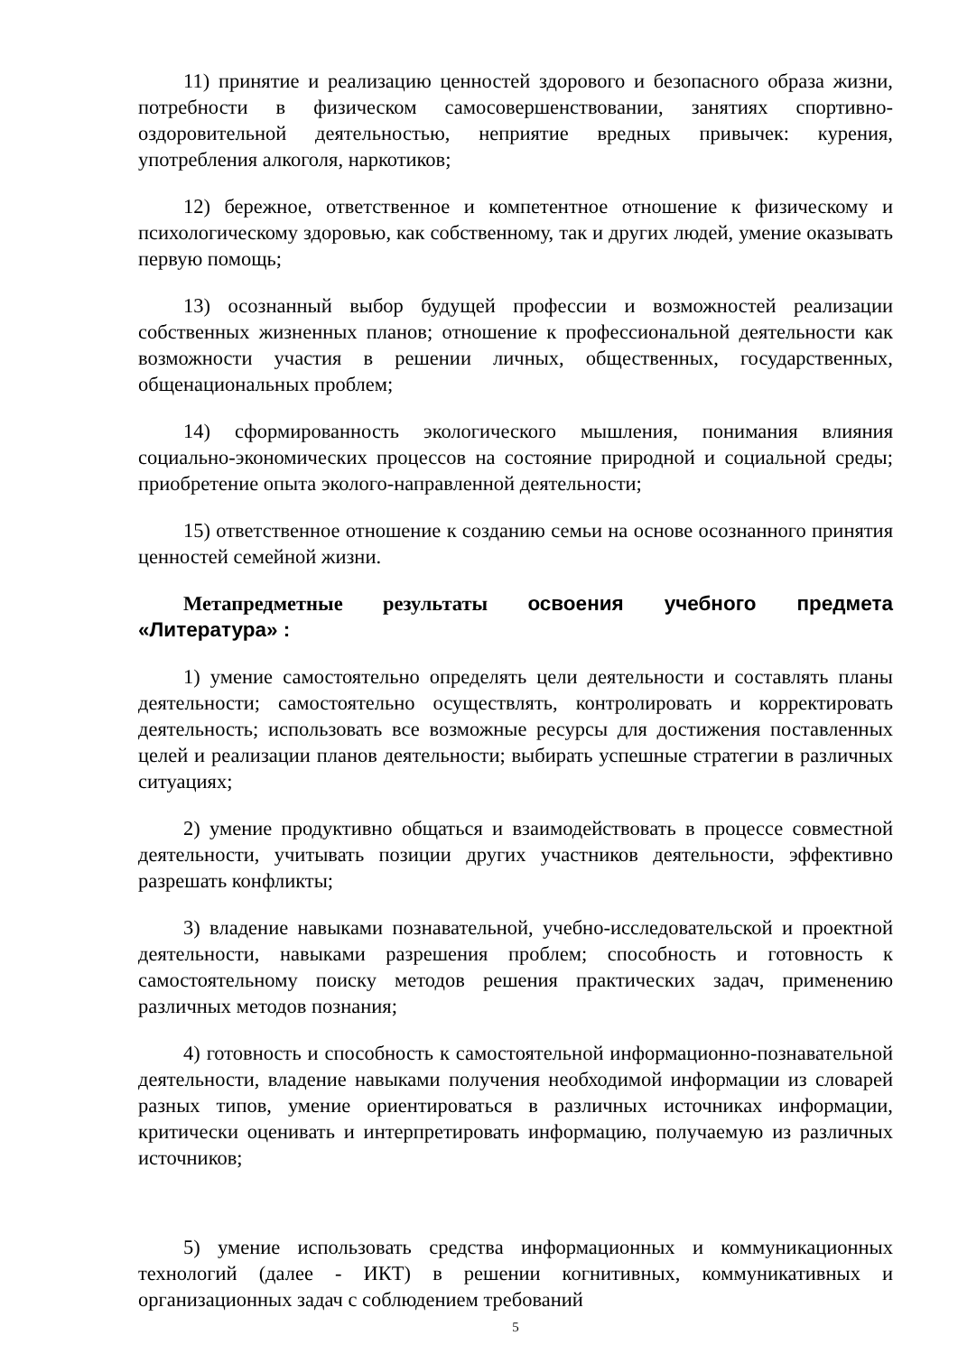11) принятие и реализацию ценностей здорового и безопасного образа жизни, потребности в физическом самосовершенствовании, занятиях спортивно-оздоровительной деятельностью, неприятие вредных привычек: курения, употребления алкоголя, наркотиков;
12) бережное, ответственное и компетентное отношение к физическому и психологическому здоровью, как собственному, так и других людей, умение оказывать первую помощь;
13) осознанный выбор будущей профессии и возможностей реализации собственных жизненных планов; отношение к профессиональной деятельности как возможности участия в решении личных, общественных, государственных, общенациональных проблем;
14) сформированность экологического мышления, понимания влияния социально-экономических процессов на состояние природной и социальной среды; приобретение опыта эколого-направленной деятельности;
15) ответственное отношение к созданию семьи на основе осознанного принятия ценностей семейной жизни.
Метапредметные результаты освоения учебного предмета «Литература» :
1) умение самостоятельно определять цели деятельности и составлять планы деятельности; самостоятельно осуществлять, контролировать и корректировать деятельность; использовать все возможные ресурсы для достижения поставленных целей и реализации планов деятельности; выбирать успешные стратегии в различных ситуациях;
2) умение продуктивно общаться и взаимодействовать в процессе совместной деятельности, учитывать позиции других участников деятельности, эффективно разрешать конфликты;
3) владение навыками познавательной, учебно-исследовательской и проектной деятельности, навыками разрешения проблем; способность и готовность к самостоятельному поиску методов решения практических задач, применению различных методов познания;
4) готовность и способность к самостоятельной информационно-познавательной деятельности, владение навыками получения необходимой информации из словарей разных типов, умение ориентироваться в различных источниках информации, критически оценивать и интерпретировать информацию, получаемую из различных источников;
5) умение использовать средства информационных и коммуникационных технологий (далее - ИКТ) в решении когнитивных, коммуникативных и организационных задач с соблюдением требований
5